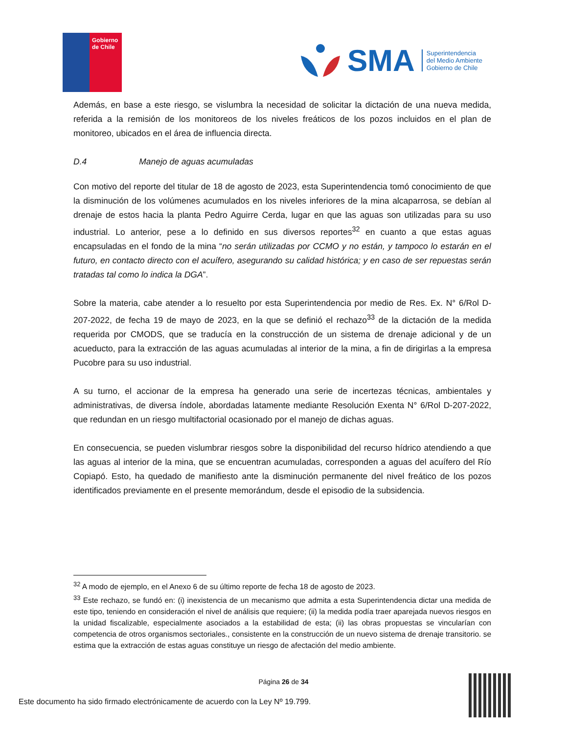Gobierno de Chile
SMA
Superintendencia
del Medio Ambiente
Gobierno de Chile
Además, en base a este riesgo, se vislumbra la necesidad de solicitar la dictación de una nueva medida, referida a la remisión de los monitoreos de los niveles freáticos de los pozos incluidos en el plan de monitoreo, ubicados en el área de influencia directa.
D.4 Manejo de aguas acumuladas
Con motivo del reporte del titular de 18 de agosto de 2023, esta Superintendencia tomó conocimiento de que la disminución de los volúmenes acumulados en los niveles inferiores de la mina alcaparrosa, se debían al drenaje de estos hacia la planta Pedro Aguirre Cerda, lugar en que las aguas son utilizadas para su uso industrial. Lo anterior, pese a lo definido en sus diversos reportes<sup>32</sup> en cuanto a que estas aguas encapsuladas en el fondo de la mina “no serán utilizadas por CCMO y no están, y tampoco lo estarán en el futuro, en contacto directo con el acuífero, asegurando su calidad histórica; y en caso de ser repuestas serán tratadas tal como lo indica la DGA”.
Sobre la materia, cabe atender a lo resuelto por esta Superintendencia por medio de Res. Ex. N° 6/Rol D-207-2022, de fecha 19 de mayo de 2023, en la que se definió el rechazo<sup>33</sup> de la dictación de la medida requerida por CMODS, que se traducía en la construcción de un sistema de drenaje adicional y de un acueducto, para la extracción de las aguas acumuladas al interior de la mina, a fin de dirigirlas a la empresa Pucobre para su uso industrial.
A su turno, el accionar de la empresa ha generado una serie de incertezas técnicas, ambientales y administrativas, de diversa índole, abordadas latamente mediante Resolución Exenta N° 6/Rol D-207-2022, que redundan en un riesgo multifactorial ocasionado por el manejo de dichas aguas.
En consecuencia, se pueden vislumbrar riesgos sobre la disponibilidad del recurso hídrico atendiendo a que las aguas al interior de la mina, que se encuentran acumuladas, corresponden a aguas del acuífero del Río Copiapó. Esto, ha quedado de manifiesto ante la disminución permanente del nivel freático de los pozos identificados previamente en el presente memorándum, desde el episodio de la subsidencia.
<sup>32</sup> A modo de ejemplo, en el Anexo 6 de su último reporte de fecha 18 de agosto de 2023.
<sup>33</sup> Este rechazo, se fundó en: (i) inexistencia de un mecanismo que admita a esta Superintendencia dictar una medida de este tipo, teniendo en consideración el nivel de análisis que requiere; (ii) la medida podía traer aparejada nuevos riesgos en la unidad fiscalizable, especialmente asociados a la estabilidad de esta; (ii) las obras propuestas se vincularían con competencia de otros organismos sectoriales., consistente en la construcción de un nuevo sistema de drenaje transitorio. se estima que la extracción de estas aguas constituye un riesgo de afectación del medio ambiente.
Página 26 de 34
Este documento ha sido firmado electrónicamente de acuerdo con la Ley Nº 19.799.